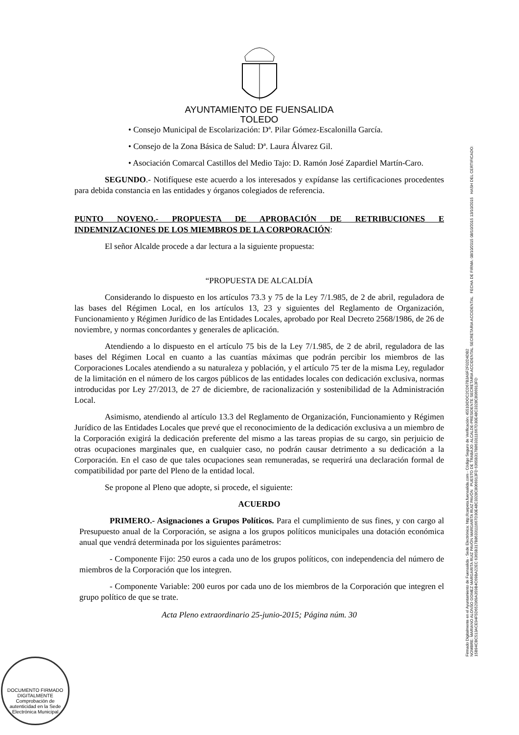AYUNTAMIENTO DE FUENSALIDA
TOLEDO
• Consejo Municipal de Escolarización: Dª. Pilar Gómez-Escalonilla García.
• Consejo de la Zona Básica de Salud: Dª. Laura Álvarez Gil.
• Asociación Comarcal Castillos del Medio Tajo: D. Ramón José Zapardiel Martín-Caro.
SEGUNDO.- Notifíquese este acuerdo a los interesados y expídanse las certificaciones procedentes para debida constancia en las entidades y órganos colegiados de referencia.
PUNTO NOVENO.- PROPUESTA DE APROBACIÓN DE RETRIBUCIONES E INDEMNIZACIONES DE LOS MIEMBROS DE LA CORPORACIÓN:
El señor Alcalde procede a dar lectura a la siguiente propuesta:
“PROPUESTA DE ALCALDÍA
Considerando lo dispuesto en los artículos 73.3 y 75 de la Ley 7/1.985, de 2 de abril, reguladora de las bases del Régimen Local, en los artículos 13, 23 y siguientes del Reglamento de Organización, Funcionamiento y Régimen Jurídico de las Entidades Locales, aprobado por Real Decreto 2568/1986, de 26 de noviembre, y normas concordantes y generales de aplicación.
Atendiendo a lo dispuesto en el artículo 75 bis de la Ley 7/1.985, de 2 de abril, reguladora de las bases del Régimen Local en cuanto a las cuantías máximas que podrán percibir los miembros de las Corporaciones Locales atendiendo a su naturaleza y población, y el artículo 75 ter de la misma Ley, regulador de la limitación en el número de los cargos públicos de las entidades locales con dedicación exclusiva, normas introducidas por Ley 27/2013, de 27 de diciembre, de racionalización y sostenibilidad de la Administración Local.
Asimismo, atendiendo al artículo 13.3 del Reglamento de Organización, Funcionamiento y Régimen Jurídico de las Entidades Locales que prevé que el reconocimiento de la dedicación exclusiva a un miembro de la Corporación exigirá la dedicación preferente del mismo a las tareas propias de su cargo, sin perjuicio de otras ocupaciones marginales que, en cualquier caso, no podrán causar detrimento a su dedicación a la Corporación. En el caso de que tales ocupaciones sean remuneradas, se requerirá una declaración formal de compatibilidad por parte del Pleno de la entidad local.
Se propone al Pleno que adopte, si procede, el siguiente:
ACUERDO
PRIMERO.- Asignaciones a Grupos Políticos. Para el cumplimiento de sus fines, y con cargo al Presupuesto anual de la Corporación, se asigna a los grupos políticos municipales una dotación económica anual que vendrá determinada por los siguientes parámetros:
- Componente Fijo: 250 euros a cada uno de los grupos políticos, con independencia del número de miembros de la Corporación que los integren.
- Componente Variable: 200 euros por cada uno de los miembros de la Corporación que integren el grupo político de que se trate.
Acta Pleno extraordinario 25-junio-2015; Página núm. 30
Firmado Digitalmente en el Ayuntamiento de Fuensalida - Sede Electrónica: http://carpeta.fuensalida.com - Código Seguro de Verificación: 45510IDOC2CD67B3A9F2F02D4DB2
NOMBRE: MARIANO ALONSO GOMEZ MARGARITA RUIZ PAVÓN MARGARITA RUIZ PAVÓN PUESTO DE TRABAJO: ALCALDE-PRESIDENTE SECRETARIA ACCIDENTAL SECRETARIA ACCIDENTAL FECHA DE FIRMA: 08/10/2015 08/10/2015 13/10/2015 HASH DEL CERTIFICADO: 15B94CBC513ACE94F5D652069A359B4C69BA22EC 6365B317B8633111667D30E48C3328C8066913FD 6365B317B8633111667D30E48C3328C8066913FD
DOCUMENTO FIRMADO DIGITALMENTE
Comprobación de autenticidad en la Sede Electrónica Municipal